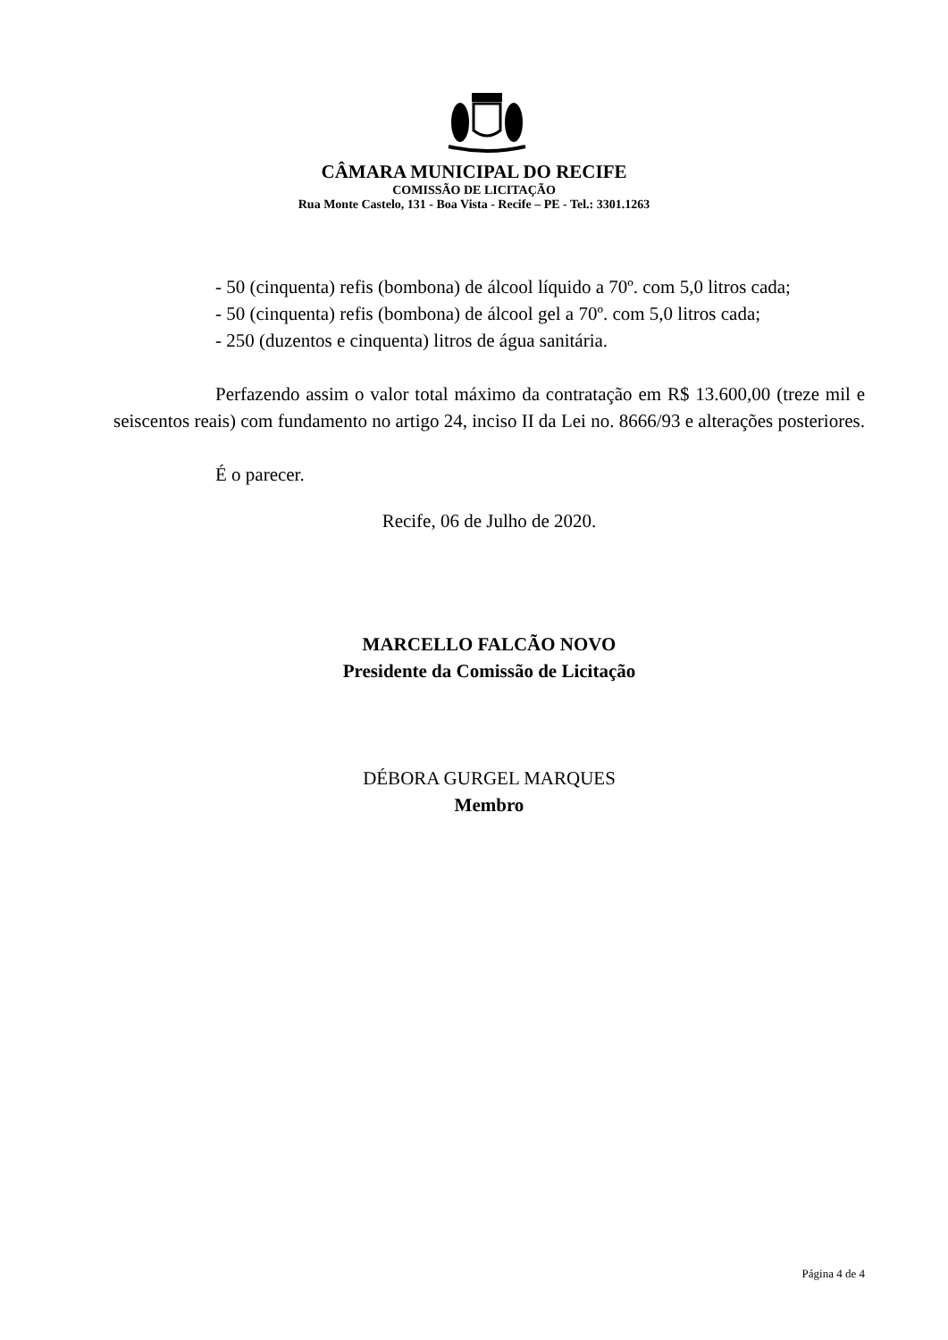CÂMARA MUNICIPAL DO RECIFE
COMISSÃO DE LICITAÇÃO
Rua Monte Castelo, 131 - Boa Vista - Recife – PE - Tel.: 3301.1263
- 50 (cinquenta) refis (bombona) de álcool líquido a 70º. com 5,0 litros cada;
- 50 (cinquenta) refis (bombona) de álcool gel a 70º. com 5,0 litros cada;
- 250 (duzentos e cinquenta) litros de água sanitária.
Perfazendo assim o valor total máximo da contratação em R$ 13.600,00 (treze mil e seiscentos reais) com fundamento no artigo 24, inciso II da Lei no. 8666/93 e alterações posteriores.
É o parecer.
Recife, 06 de Julho de 2020.
MARCELLO FALCÃO NOVO
Presidente da Comissão de Licitação
DÉBORA GURGEL MARQUES
Membro
Página 4 de 4